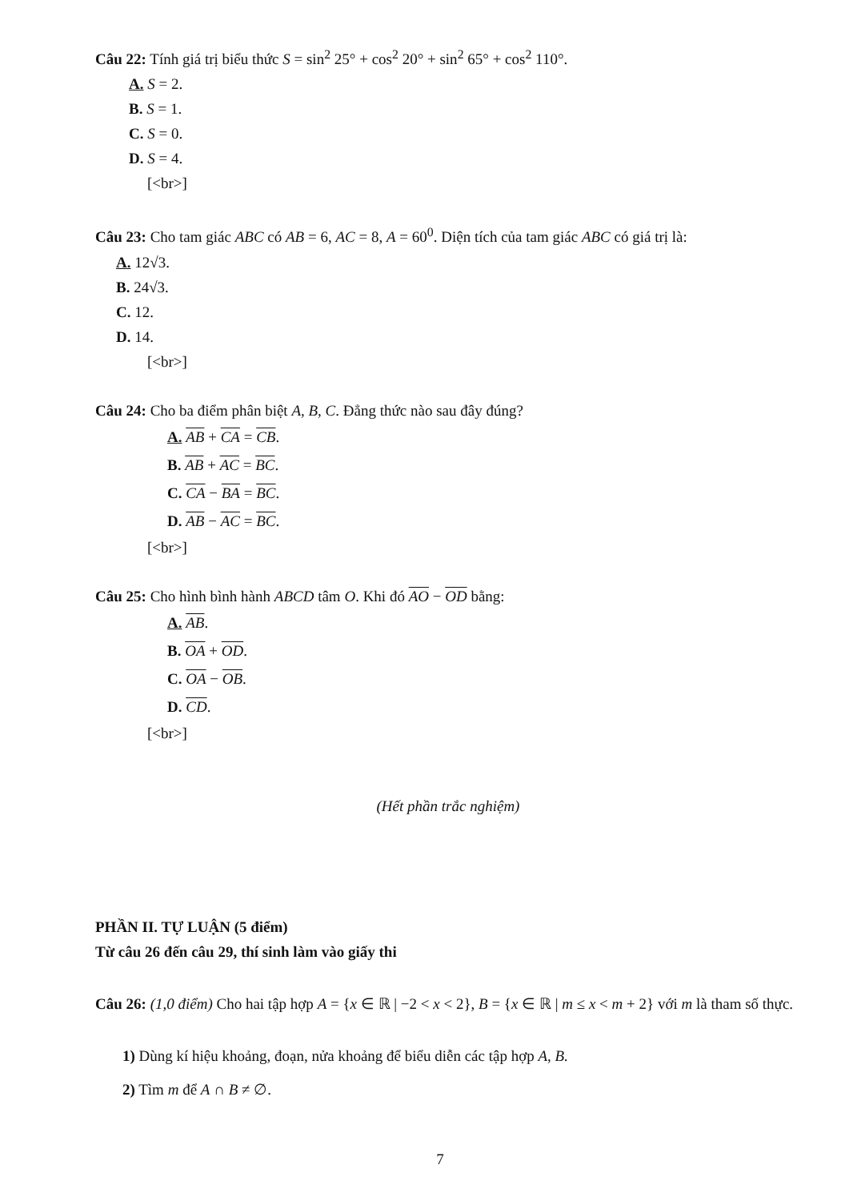Câu 22: Tính giá trị biểu thức S = sin<sup>2</sup> 25° + cos<sup>2</sup> 20° + sin<sup>2</sup> 65° + cos<sup>2</sup> 110°.
A. S = 2.
B. S = 1.
C. S = 0.
D. S = 4.
[<br>]
Câu 23: Cho tam giác ABC có AB = 6, AC = 8, A = 60<sup>0</sup>. Diện tích của tam giác ABC có giá trị là:
A. 12√3.
B. 24√3.
C. 12.
D. 14.
[<br>]
Câu 24: Cho ba điểm phân biệt A, B, C. Đẳng thức nào sau đây đúng?
A. AB + CA = CB.
B. AB + AC = BC.
C. CA − BA = BC.
D. AB − AC = BC.
[<br>]
Câu 25: Cho hình bình hành ABCD tâm O. Khi đó AO − OD bằng:
A. AB.
B. OA + OD.
C. OA − OB.
D. CD.
[<br>]
(Hết phần trắc nghiệm)
PHẦN II. TỰ LUẬN (5 điểm)
Từ câu 26 đến câu 29, thí sinh làm vào giấy thi
Câu 26: (1,0 điểm) Cho hai tập hợp A = {x ∈ ℝ | −2 < x < 2}, B = {x ∈ ℝ | m ≤ x < m + 2} với m là tham số thực.
1) Dùng kí hiệu khoảng, đoạn, nửa khoảng để biểu diễn các tập hợp A, B.
2) Tìm m để A ∩ B ≠ ∅.
7